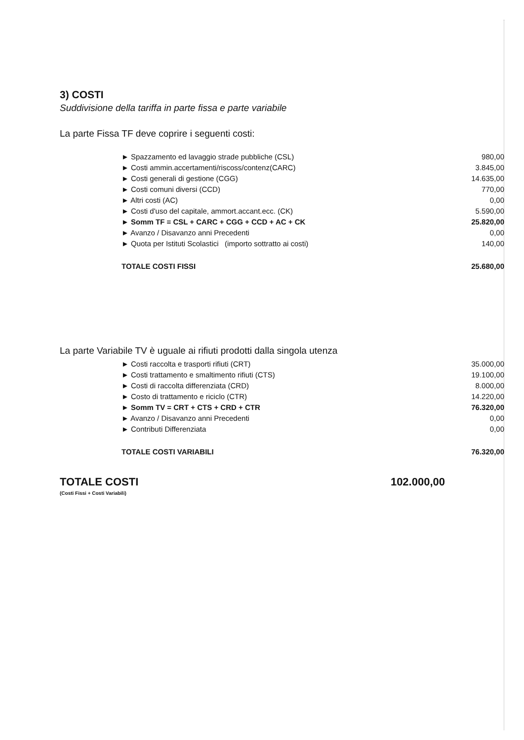3) COSTI
Suddivisione della tariffa in parte fissa e parte variabile
La parte Fissa TF deve coprire i seguenti costi:
| ► Spazzamento ed lavaggio strade pubbliche (CSL) | 980,00 |
| ► Costi ammin.accertamenti/riscoss/contenz(CARC) | 3.845,00 |
| ► Costi generali di gestione (CGG) | 14.635,00 |
| ► Costi comuni diversi (CCD) | 770,00 |
| ► Altri costi (AC) | 0,00 |
| ► Costi d'uso del capitale, ammort.accant.ecc. (CK) | 5.590,00 |
| ► Somm TF = CSL + CARC + CGG + CCD + AC + CK | 25.820,00 |
| ► Avanzo / Disavanzo anni Precedenti | 0,00 |
| ► Quota per Istituti Scolastici (importo sottratto ai costi) | 140,00 |
| TOTALE COSTI FISSI | 25.680,00 |
La parte Variabile TV è uguale ai rifiuti prodotti dalla singola utenza
| ► Costi raccolta e trasporti rifiuti (CRT) | 35.000,00 |
| ► Costi trattamento e smaltimento rifiuti (CTS) | 19.100,00 |
| ► Costi di raccolta differenziata (CRD) | 8.000,00 |
| ► Costo di trattamento e riciclo (CTR) | 14.220,00 |
| ► Somm TV = CRT + CTS + CRD + CTR | 76.320,00 |
| ► Avanzo / Disavanzo anni Precedenti | 0,00 |
| ► Contributi Differenziata | 0,00 |
| TOTALE COSTI VARIABILI | 76.320,00 |
TOTALE COSTI 102.000,00
(Costi Fissi + Costi Variabili)